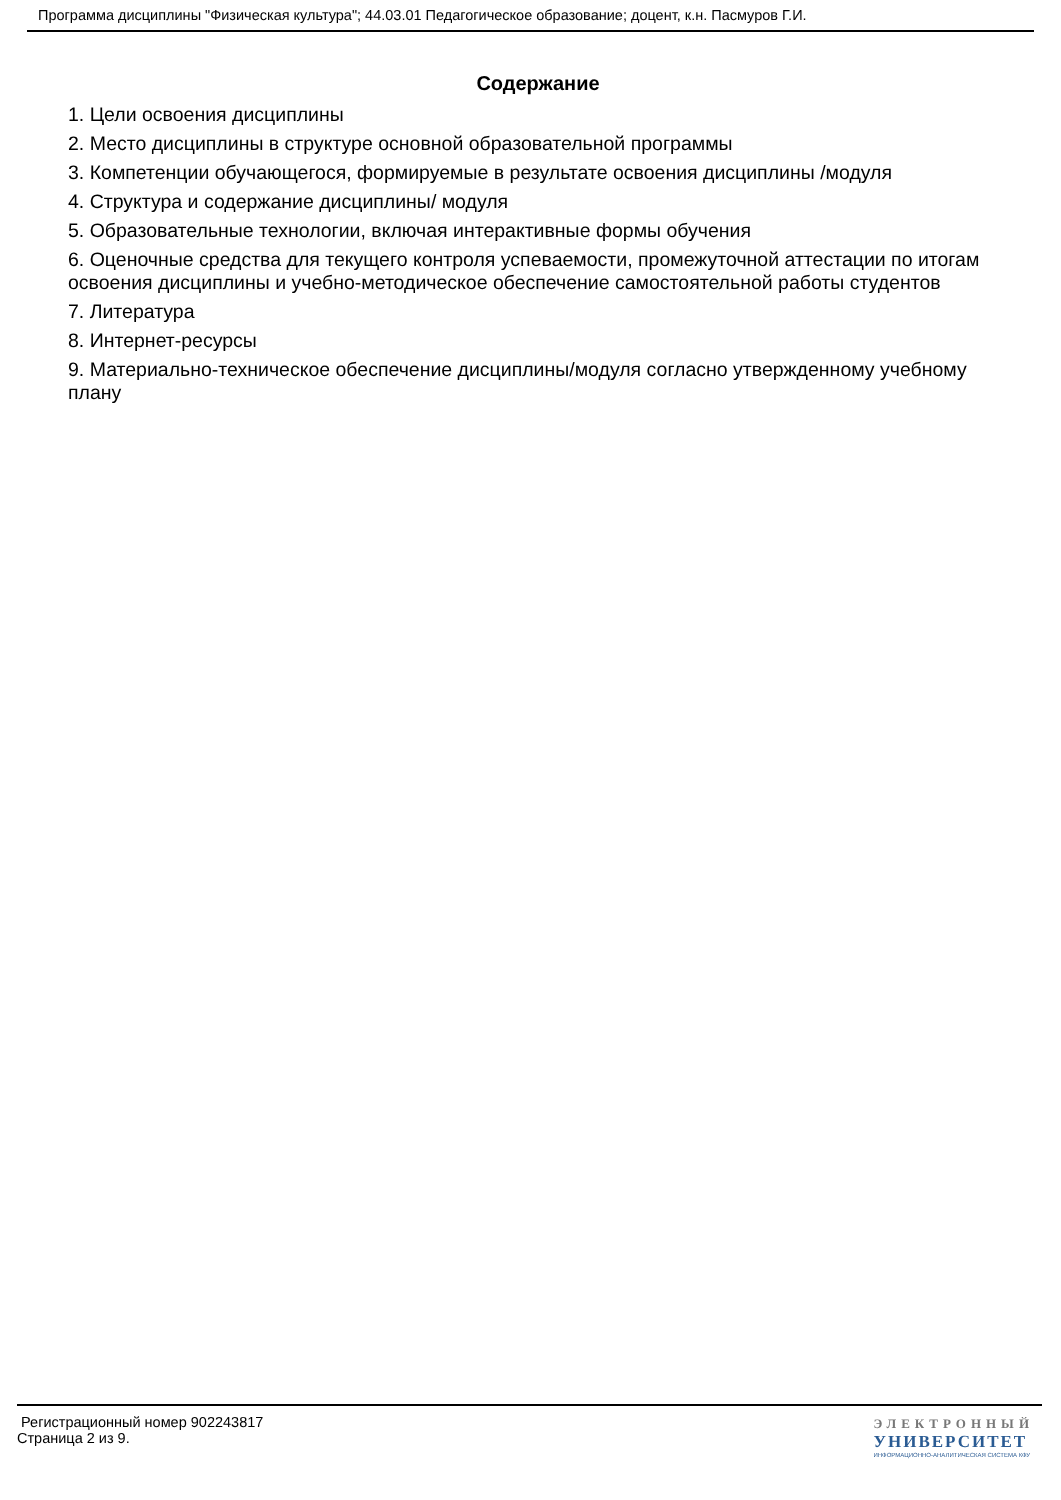Программа дисциплины "Физическая культура"; 44.03.01 Педагогическое образование; доцент, к.н. Пасмуров Г.И.
Содержание
1. Цели освоения дисциплины
2. Место дисциплины в структуре основной образовательной программы
3. Компетенции обучающегося, формируемые в результате освоения дисциплины /модуля
4. Структура и содержание дисциплины/ модуля
5. Образовательные технологии, включая интерактивные формы обучения
6. Оценочные средства для текущего контроля успеваемости, промежуточной аттестации по итогам освоения дисциплины и учебно-методическое обеспечение самостоятельной работы студентов
7. Литература
8. Интернет-ресурсы
9. Материально-техническое обеспечение дисциплины/модуля согласно утвержденному учебному плану
Регистрационный номер 902243817
Страница 2 из 9.
ЭЛЕКТРОННЫЙ
УНИВЕРСИТЕТ
ИНФОРМАЦИОННО-АНАЛИТИЧЕСКАЯ СИСТЕМА КФУ